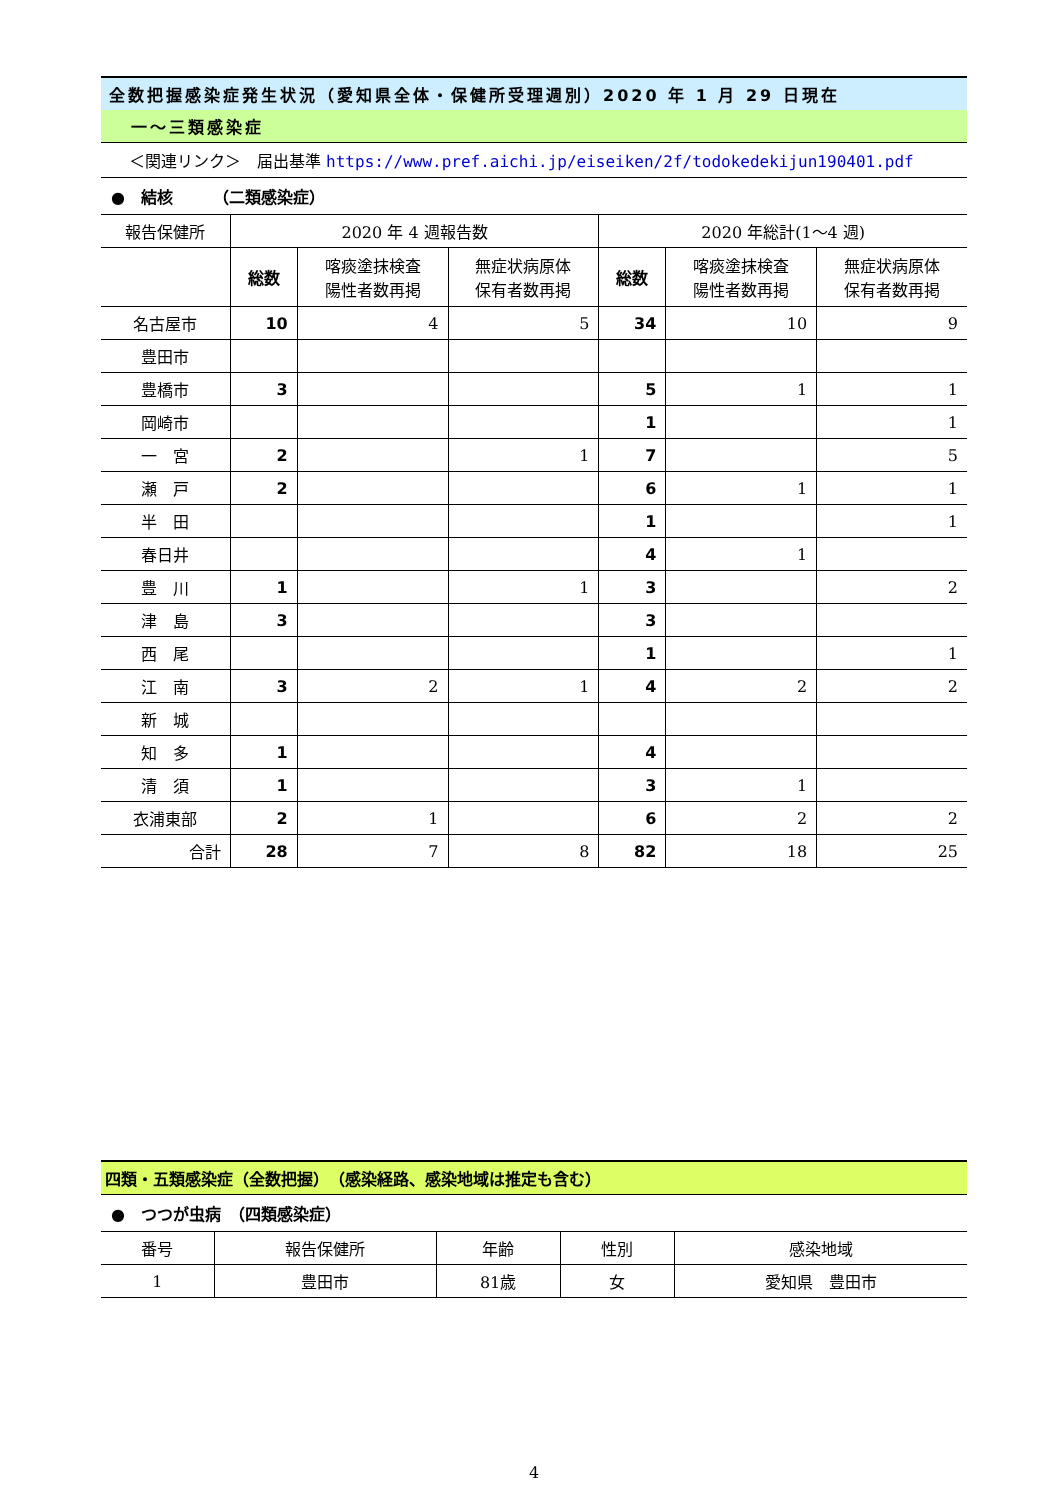全数把握感染症発生状況（愛知県全体・保健所受理週別）2020 年 1 月 29 日現在
一～三類感染症
＜関連リンク＞　届出基準 https://www.pref.aichi.jp/eiseiken/2f/todokedekijun190401.pdf
●　結核　　　（二類感染症）
| 報告保健所 | 2020 年 4 週報告数 | | | 2020 年総計(1～4 週) | | |
| --- | --- | --- | --- | --- | --- | --- |
| | 総数 | 喀痰塗抹検査 陽性者数再掲 | 無症状病原体 保有者数再掲 | 総数 | 喀痰塗抹検査 陽性者数再掲 | 無症状病原体 保有者数再掲 |
| 名古屋市 | 10 | 4 | 5 | 34 | 10 | 9 |
| 豊田市 | | | | | | |
| 豊橋市 | 3 | | | 5 | 1 | 1 |
| 岡崎市 | | | | 1 | | 1 |
| 一 宮 | 2 | | 1 | 7 | | 5 |
| 瀬 戸 | 2 | | | 6 | 1 | 1 |
| 半 田 | | | | 1 | | 1 |
| 春日井 | | | | 4 | 1 | |
| 豊 川 | 1 | | 1 | 3 | | 2 |
| 津 島 | 3 | | | 3 | | |
| 西 尾 | | | | 1 | | 1 |
| 江 南 | 3 | 2 | 1 | 4 | 2 | 2 |
| 新 城 | | | | | | |
| 知 多 | 1 | | | 4 | | |
| 清 須 | 1 | | | 3 | 1 | |
| 衣浦東部 | 2 | 1 | | 6 | 2 | 2 |
| 合計 | 28 | 7 | 8 | 82 | 18 | 25 |
四類・五類感染症（全数把握）　（感染経路、感染地域は推定も含む）
●　つつが虫病　（四類感染症）
| 番号 | 報告保健所 | 年齢 | 性別 | 感染地域 |
| --- | --- | --- | --- | --- |
| 1 | 豊田市 | 81歳 | 女 | 愛知県 豊田市 |
4